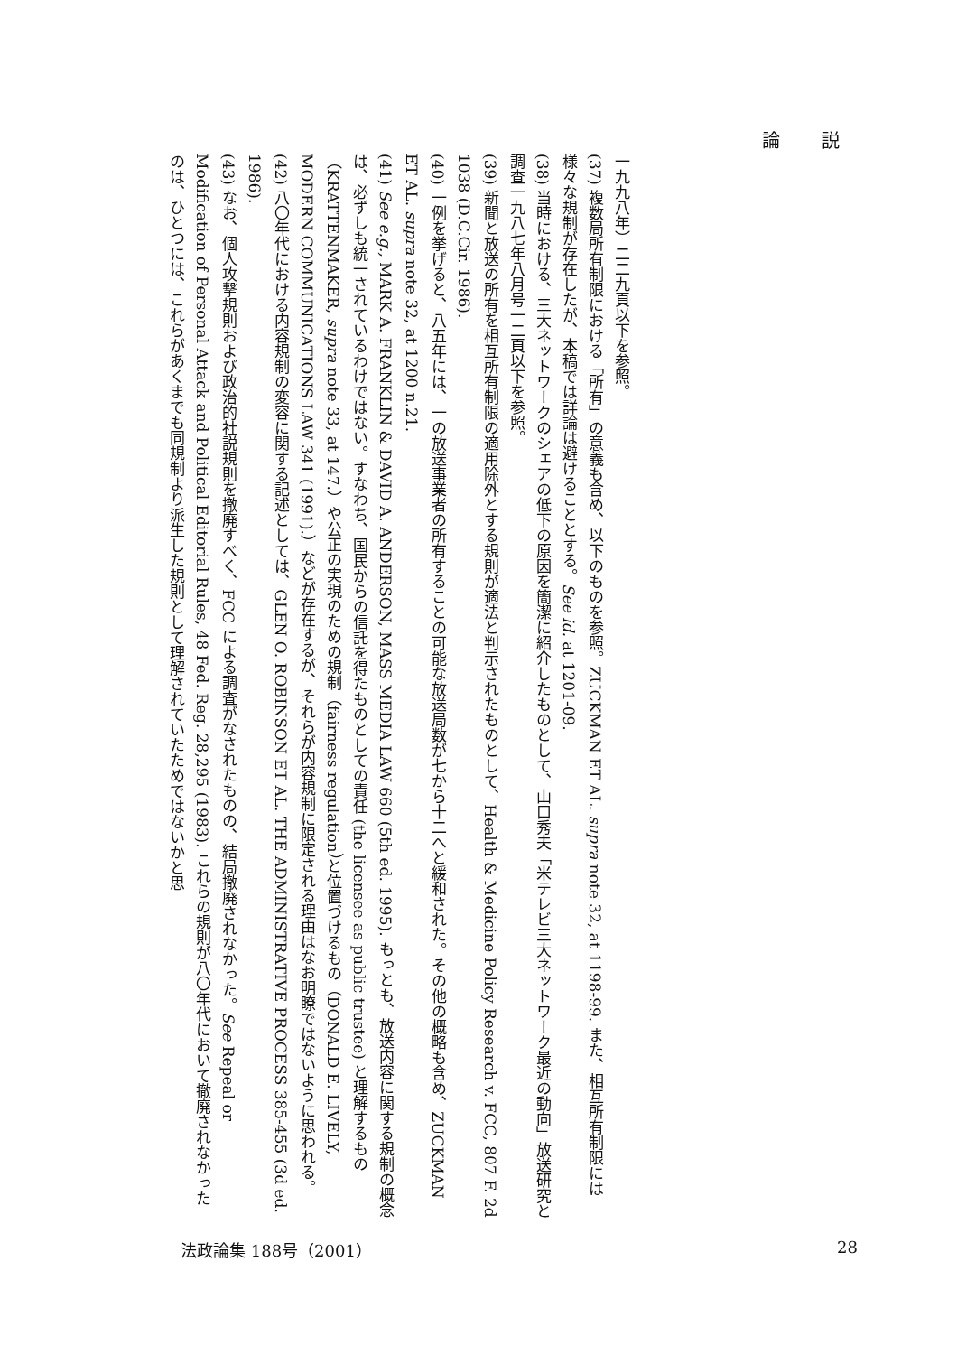論 説
一九九八年）二二九頁以下を参照。
(37) 複数局所有制限における「所有」の意義も含め、以下のものを参照。ZUCKMAN ET AL. supra note 32, at 1198-99. また、相互所有制限には様々な規制が存在したが、本稿では詳論は避けることとする。See id. at 1201-09.
(38) 当時における、三大ネットワークのシェアの低下の原因を簡潔に紹介したものとして、山口秀夫「米テレビ三大ネットワーク最近の動向」放送研究と調査一九八七年八月号一二頁以下を参照。
(39) 新聞と放送の所有を相互所有制限の適用除外とする規則が適法と判示されたものとして、Health & Medicine Policy Research v. FCC, 807 F. 2d 1038 (D.C.Cir. 1986).
(40) 一例を挙げると、八五年には、一の放送事業者の所有することの可能な放送局数が七から十二へと緩和された。その他の概略も含め、ZUCKMAN ET AL. supra note 32, at 1200 n.21.
(41) See e.g., MARK A. FRANKLIN & DAVID A. ANDERSON, MASS MEDIA LAW 660 (5th ed. 1995). もっとも、放送内容に関する規制の概念は、必ずしも統一されているわけではない。すなわち、国民からの信託を得たものとしての責任 (the licensee as public trustee) と理解するもの（KRATTENMAKER, supra note 33, at 147.）や公正の実現のための規制（fairness regulation）と位置づけるもの（DONALD E. LIVELY, MODERN COMMUNICATIONS LAW 341 (1991).）などが存在するが、それらが内容規制に限定される理由はなお明瞭ではないように思われる。
(42) 八〇年代における内容規制の変容に関する記述としては、GLEN O. ROBINSON ET AL. THE ADMINISTRATIVE PROCESS 385-455 (3d ed. 1986).
(43) なお、個人攻撃規則および政治的社説規則を撤廃すべく、FCC による調査がなされたものの、結局撤廃されなかった。See Repeal or Modification of Personal Attack and Political Editorial Rules, 48 Fed. Reg. 28,295 (1983). これらの規則が八〇年代において撤廃されなかったのは、ひとつには、これらがあくまでも同規制より派生した規則として理解されていたためではないかと思
法政論集 188号（2001） 28